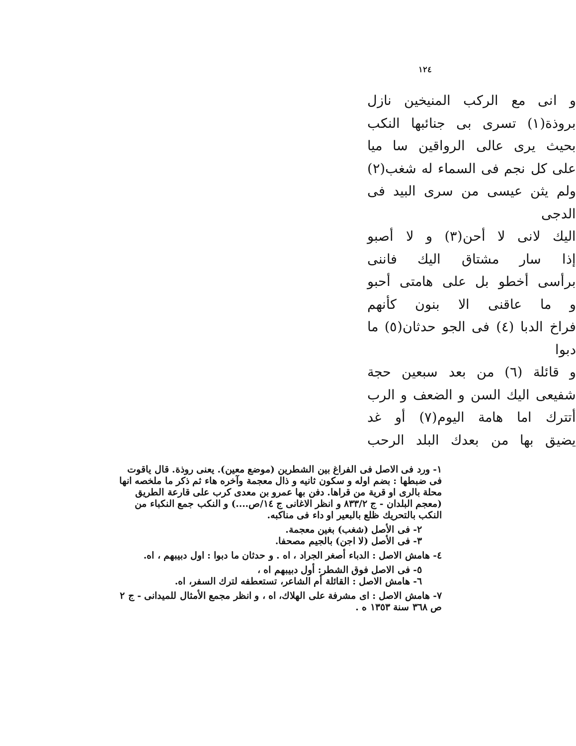١٢٤
و انى مع الركب المنيخين نازل
بروذة(١) تسرى بى جنائبها النكب
بحيث يرى عالى الرواقين سا ميا
على كل نجم فى السماء له شغب(٢)
ولم يثن عيسى من سرى البيد فى الدجى
اليك لانى لا أحن(٣) و لا أصبو
إذا سار مشتاق اليك فاننى
برأسى أخطو بل على هامتى أحبو
و ما عاقنى الا بنون كأنهم
فراخ الدبا (٤) فى الجو حدثان(٥) ما دبوا
و قائلة (٦) من بعد سبعين حجة
شفيعى اليك السن و الضعف و الرب
أتترك اما هامة اليوم(٧) أو غد
يضيق بها من بعدك البلد الرحب
١- ورد فى الاصل فى الفراغ بين الشطرين (موضع معين). يعنى روذة. قال ياقوت فى ضبطها : بضم اوله و سكون ثانيه و ذال معجمة وآخره هاء ثم ذكر ما ملخصه انها محلة بالرى او قرية من قراها. دفن بها عمرو بن معدى كرب على قارعة الطريق (معجم البلدان - ج ٨٣٣/٢ و انظر الاغانى ج ١٤/ص....) و النكب جمع النكباء من النكب بالتحريك ظلع بالبعير او داء فى مناكبه.
٢- فى الأصل (شغب) بغين معجمة.
٣- فى الأصل (لا اجن) بالجيم مصحفا.
٤- هامش الاصل : الدباء أصغر الجراد ، اه . و حدثان ما دبوا : اول دبيبهم ، اه.
٥- فى الاصل فوق الشطر: أول دبيبهم اه ،
٦- هامش الاصل : القائلة أم الشاعر، تستعطفه لترك السفر، اه.
٧- هامش الاصل : اى مشرفة على الهلاك، اه ، و انظر مجمع الأمثال للميدانى - ج ٢ ص ٣٦٨ سنة ١٣٥٣ ه .